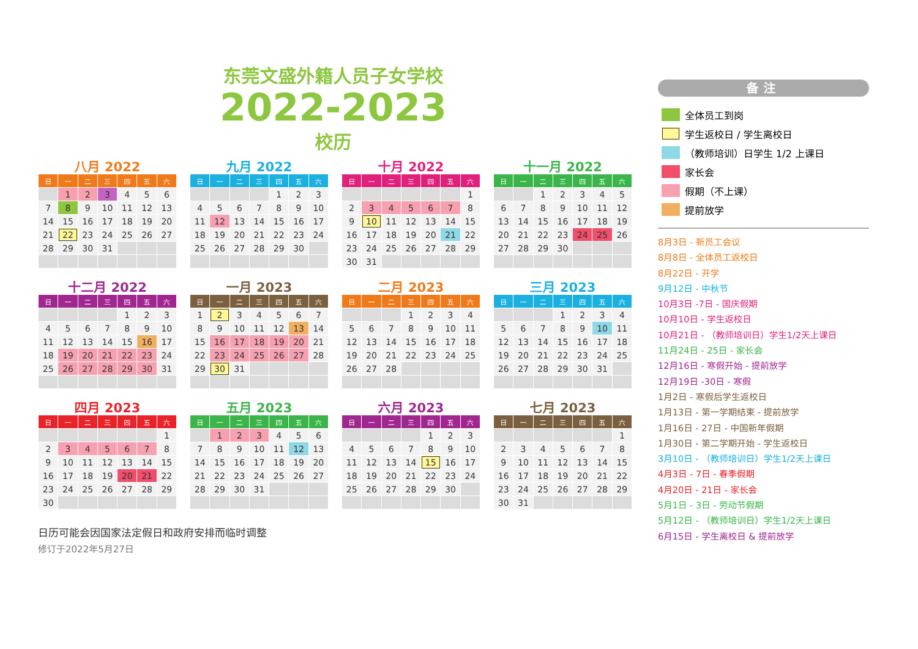东莞文盛外籍人员子女学校
2022-2023
校历
八月 2022
| 日 | 一 | 二 | 三 | 四 | 五 | 六 |
| --- | --- | --- | --- | --- | --- | --- |
| | 1 | 2 | 3 | 4 | 5 | 6 |
| 7 | 8 | 9 | 10 | 11 | 12 | 13 |
| 14 | 15 | 16 | 17 | 18 | 19 | 20 |
| 21 | 22 | 23 | 24 | 25 | 26 | 27 |
| 28 | 29 | 30 | 31 | | | |
九月 2022
| 日 | 一 | 二 | 三 | 四 | 五 | 六 |
| --- | --- | --- | --- | --- | --- | --- |
| | | | | 1 | 2 | 3 |
| 4 | 5 | 6 | 7 | 8 | 9 | 10 |
| 11 | 12 | 13 | 14 | 15 | 16 | 17 |
| 18 | 19 | 20 | 21 | 22 | 23 | 24 |
| 25 | 26 | 27 | 28 | 29 | 30 | |
十月 2022
| 日 | 一 | 二 | 三 | 四 | 五 | 六 |
| --- | --- | --- | --- | --- | --- | --- |
| | | | | | | 1 |
| 2 | 3 | 4 | 5 | 6 | 7 | 8 |
| 9 | 10 | 11 | 12 | 13 | 14 | 15 |
| 16 | 17 | 18 | 19 | 20 | 21 | 22 |
| 23 | 24 | 25 | 26 | 27 | 28 | 29 |
| 30 | 31 | | | | | |
十一月 2022
| 日 | 一 | 二 | 三 | 四 | 五 | 六 |
| --- | --- | --- | --- | --- | --- | --- |
| | | 1 | 2 | 3 | 4 | 5 |
| 6 | 7 | 8 | 9 | 10 | 11 | 12 |
| 13 | 14 | 15 | 16 | 17 | 18 | 19 |
| 20 | 21 | 22 | 23 | 24 | 25 | 26 |
| 27 | 28 | 29 | 30 | | | |
十二月 2022
| 日 | 一 | 二 | 三 | 四 | 五 | 六 |
| --- | --- | --- | --- | --- | --- | --- |
| | | | | 1 | 2 | 3 |
| 4 | 5 | 6 | 7 | 8 | 9 | 10 |
| 11 | 12 | 13 | 14 | 15 | 16 | 17 |
| 18 | 19 | 20 | 21 | 22 | 23 | 24 |
| 25 | 26 | 27 | 28 | 29 | 30 | 31 |
一月 2023
| 日 | 一 | 二 | 三 | 四 | 五 | 六 |
| --- | --- | --- | --- | --- | --- | --- |
| 1 | 2 | 3 | 4 | 5 | 6 | 7 |
| 8 | 9 | 10 | 11 | 12 | 13 | 14 |
| 15 | 16 | 17 | 18 | 19 | 20 | 21 |
| 22 | 23 | 24 | 25 | 26 | 27 | 28 |
| 29 | 30 | 31 | | | | |
二月 2023
| 日 | 一 | 二 | 三 | 四 | 五 | 六 |
| --- | --- | --- | --- | --- | --- | --- |
| | | | 1 | 2 | 3 | 4 |
| 5 | 6 | 7 | 8 | 9 | 10 | 11 |
| 12 | 13 | 14 | 15 | 16 | 17 | 18 |
| 19 | 20 | 21 | 22 | 23 | 24 | 25 |
| 26 | 27 | 28 | | | | |
三月 2023
| 日 | 一 | 二 | 三 | 四 | 五 | 六 |
| --- | --- | --- | --- | --- | --- | --- |
| | | | 1 | 2 | 3 | 4 |
| 5 | 6 | 7 | 8 | 9 | 10 | 11 |
| 12 | 13 | 14 | 15 | 16 | 17 | 18 |
| 19 | 20 | 21 | 22 | 23 | 24 | 25 |
| 26 | 27 | 28 | 29 | 30 | 31 | |
四月 2023
| 日 | 一 | 二 | 三 | 四 | 五 | 六 |
| --- | --- | --- | --- | --- | --- | --- |
| | | | | | | 1 |
| 2 | 3 | 4 | 5 | 6 | 7 | 8 |
| 9 | 10 | 11 | 12 | 13 | 14 | 15 |
| 16 | 17 | 18 | 19 | 20 | 21 | 22 |
| 23 | 24 | 25 | 26 | 27 | 28 | 29 |
| 30 | | | | | | |
五月 2023
| 日 | 一 | 二 | 三 | 四 | 五 | 六 |
| --- | --- | --- | --- | --- | --- | --- |
| | 1 | 2 | 3 | 4 | 5 | 6 |
| 7 | 8 | 9 | 10 | 11 | 12 | 13 |
| 14 | 15 | 16 | 17 | 18 | 19 | 20 |
| 21 | 22 | 23 | 24 | 25 | 26 | 27 |
| 28 | 29 | 30 | 31 | | | |
六月 2023
| 日 | 一 | 二 | 三 | 四 | 五 | 六 |
| --- | --- | --- | --- | --- | --- | --- |
| | | | | 1 | 2 | 3 |
| 4 | 5 | 6 | 7 | 8 | 9 | 10 |
| 11 | 12 | 13 | 14 | 15 | 16 | 17 |
| 18 | 19 | 20 | 21 | 22 | 23 | 24 |
| 25 | 26 | 27 | 28 | 29 | 30 | |
七月 2023
| 日 | 一 | 二 | 三 | 四 | 五 | 六 |
| --- | --- | --- | --- | --- | --- | --- |
| | | | | | | 1 |
| 2 | 3 | 4 | 5 | 6 | 7 | 8 |
| 9 | 10 | 11 | 12 | 13 | 14 | 15 |
| 16 | 17 | 18 | 19 | 20 | 21 | 22 |
| 23 | 24 | 25 | 26 | 27 | 28 | 29 |
| 30 | 31 | | | | | |
日历可能会因国家法定假日和政府安排而临时调整
修订于2022年5月27日
备注
全体员工到岗
学生返校日 / 学生离校日
（教师培训）日学生 1/2 上课日
家长会
假期（不上课）
提前放学
8月3日 - 新员工会议
8月8日 - 全体员工返校日
8月22日 - 开学
9月12日 - 中秋节
10月3日 -7日 - 国庆假期
10月10日 - 学生返校日
10月21日 - （教师培训日）学生1/2天上课日
11月24日 - 25日 - 家长会
12月16日 - 寒假开始 - 提前放学
12月19日 -30日 - 寒假
1月2日 - 寒假后学生返校日
1月13日 - 第一学期结束 - 提前放学
1月16日 - 27日 - 中国新年假期
1月30日 - 第二学期开始 - 学生返校日
3月10日 - （教师培训日）学生1/2天上课日
4月3日 - 7日 - 春季假期
4月20日 - 21日 - 家长会
5月1日 - 3日 - 劳动节假期
5月12日 - （教师培训日）学生1/2天上课日
6月15日 - 学生离校日 & 提前放学